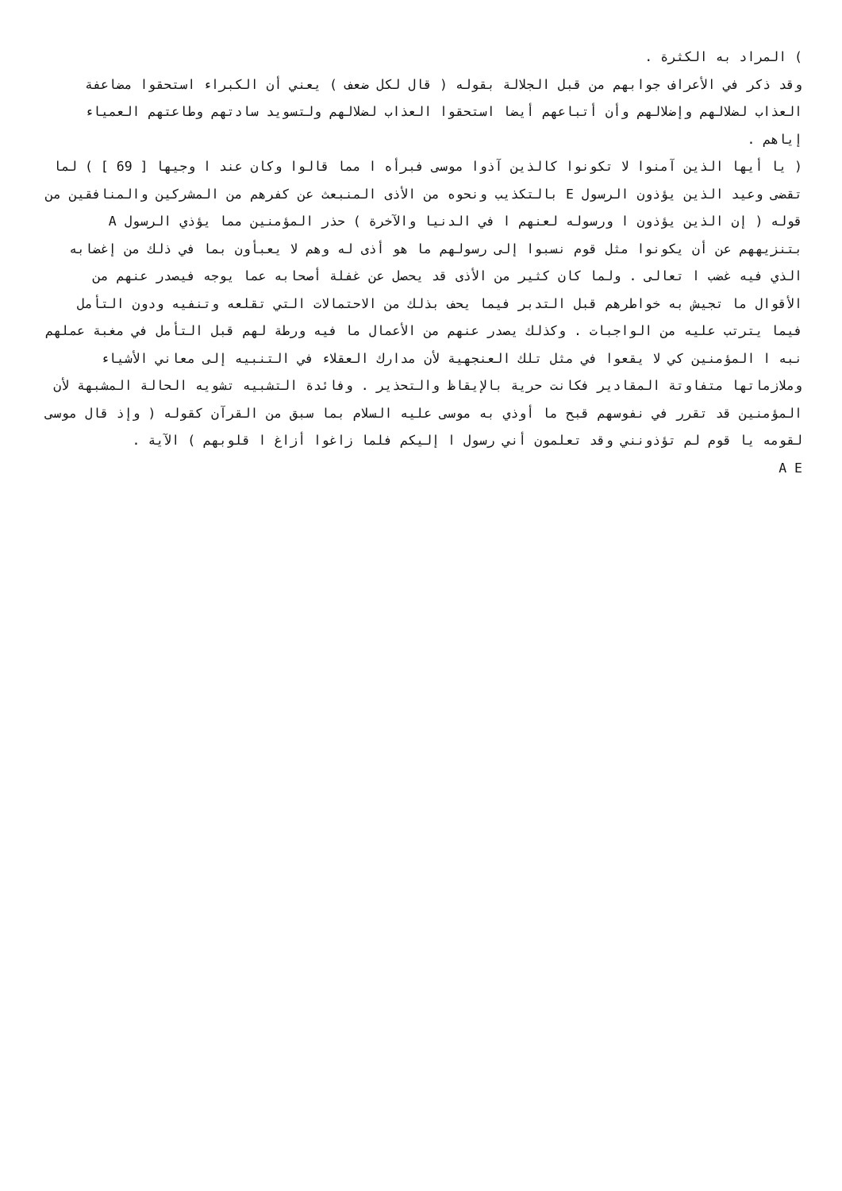) المراد به الكثرة .
وقد ذكر في الأعراف جوابهم من قبل الجلالة بقوله ( قال لكل ضعف ) يعني أن الكبراء استحقوا مضاعفة العذاب لضلالهم وإضلالهم وأن أتباعهم أيضا استحقوا العذاب لضلالهم ولتسويد سادتهم وطاعتهم العمياء إياهم .
( يا أيها الذين آمنوا لا تكونوا كالذين آذوا موسى فبرأه ا مما قالوا وكان عند ا وجيها [ 69 ] ) لما تقضى وعيد الذين يؤذون الرسول E بالتكذيب ونحوه من الأذى المنبعث عن كفرهم من المشركين والمنافقين من قوله ( إن الذين يؤذون ا ورسوله لعنهم ا في الدنيا والآخرة ) حذر المؤمنين مما يؤذي الرسول A بتنزيههم عن أن يكونوا مثل قوم نسبوا إلى رسولهم ما هو أذى له وهم لا يعبأون بما في ذلك من إغضابه الذي فيه غضب ا تعالى . ولما كان كثير من الأذى قد يحصل عن غفلة أصحابه عما يوجه فيصدر عنهم من الأقوال ما تجيش به خواطرهم قبل التدبر فيما يحف بذلك من الاحتمالات التي تقلعه وتنفيه ودون التأمل فيما يترتب عليه من الواجبات . وكذلك يصدر عنهم من الأعمال ما فيه ورطة لهم قبل التأمل في مغبة عملهم نبه ا المؤمنين كي لا يقعوا في مثل تلك العنجهية لأن مدارك العقلاء في التنبيه إلى معاني الأشياء وملازماتها متفاوتة المقادير فكانت حرية بالإيقاظ والتحذير . وفائدة التشبيه تشويه الحالة المشبهة لأن المؤمنين قد تقرر في نفوسهم قبح ما أوذي به موسى عليه السلام بما سبق من القرآن كقوله ( وإذ قال موسى لقومه يا قوم لم تؤذونني وقد تعلمون أني رسول ا إليكم فلما زاغوا أزاغ ا قلوبهم ) الآية .
A E